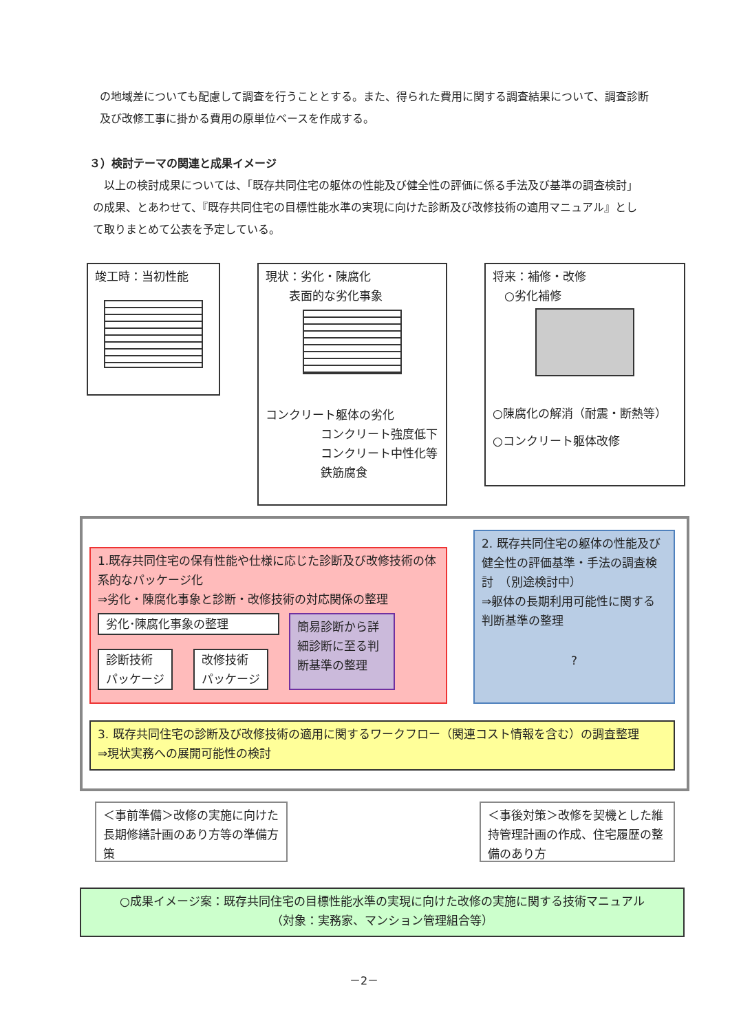の地域差についても配慮して調査を行うこととする。また、得られた費用に関する調査結果について、調査診断及び改修工事に掛かる費用の原単位ベースを作成する。
３）検討テーマの関連と成果イメージ
　以上の検討成果については、「既存共同住宅の躯体の性能及び健全性の評価に係る手法及び基準の調査検討」の成果、とあわせて、『既存共同住宅の目標性能水準の実現に向けた診断及び改修技術の適用マニュアル』として取りまとめて公表を予定している。
竣工時：当初性能
現状：劣化・陳腐化
　　表面的な劣化事象
コンクリート躯体の劣化
コンクリート強度低下
コンクリート中性化等
鉄筋腐食
将来：補修・改修
　○劣化補修
○陳腐化の解消（耐震・断熱等）
○コンクリート躯体改修
1.既存共同住宅の保有性能や仕様に応じた診断及び改修技術の体系的なパッケージ化
⇒劣化・陳腐化事象と診断・改修技術の対応関係の整理
劣化･陳腐化事象の整理
診断技術
パッケージ
改修技術
パッケージ
簡易診断から詳細診断に至る判断基準の整理
2. 既存共同住宅の躯体の性能及び健全性の評価基準・手法の調査検討　（別途検討中）
⇒躯体の長期利用可能性に関する判断基準の整理
?
3. 既存共同住宅の診断及び改修技術の適用に関するワークフロー（関連コスト情報を含む）の調査整理　　⇒現状実務への展開可能性の検討
＜事前準備＞改修の実施に向けた長期修繕計画のあり方等の準備方策
＜事後対策＞改修を契機とした維持管理計画の作成、住宅履歴の整備のあり方
○成果イメージ案：既存共同住宅の目標性能水準の実現に向けた改修の実施に関する技術マニュアル
（対象：実務家、マンション管理組合等）
－2－